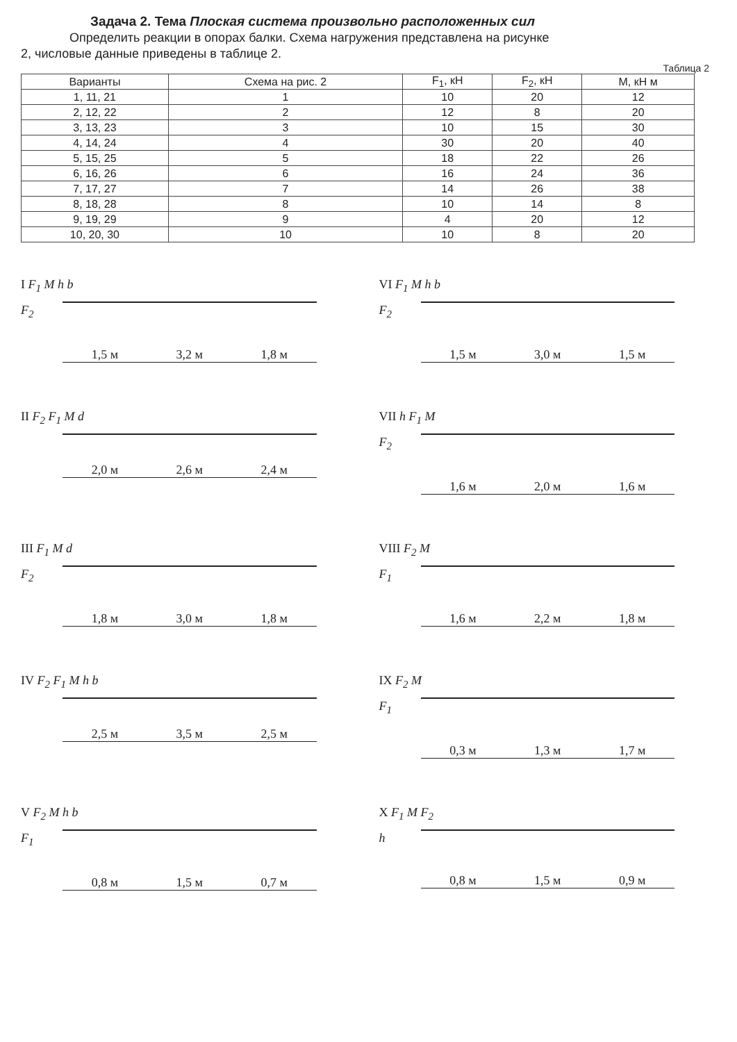Задача 2. Тема Плоская система произвольно расположенных сил
Определить реакции в опорах балки. Схема нагружения представлена на рисунке
2, числовые данные приведены в таблице 2.
Таблица 2
| Варианты | Схема на рис. 2 | F<sub>1</sub>, кН | F<sub>2</sub>, кН | M, кН м |
| --- | --- | --- | --- | --- |
| 1, 11, 21 | 1 | 10 | 20 | 12 |
| 2, 12, 22 | 2 | 12 | 8 | 20 |
| 3, 13, 23 | 3 | 10 | 15 | 30 |
| 4, 14, 24 | 4 | 30 | 20 | 40 |
| 5, 15, 25 | 5 | 18 | 22 | 26 |
| 6, 16, 26 | 6 | 16 | 24 | 36 |
| 7, 17, 27 | 7 | 14 | 26 | 38 |
| 8, 18, 28 | 8 | 10 | 14 | 8 |
| 9, 19, 29 | 9 | 4 | 20 | 12 |
| 10, 20, 30 | 10 | 10 | 8 | 20 |
I F<sub>1</sub> M h b
F<sub>2</sub>
1,5 м 3,2 м 1,8 м
VI F<sub>1</sub> M h b
F<sub>2</sub>
1,5 м 3,0 м 1,5 м
II F<sub>2</sub> F<sub>1</sub> M d
2,0 м 2,6 м 2,4 м
VII h F<sub>1</sub> M
F<sub>2</sub>
1,6 м 2,0 м 1,6 м
III F<sub>1</sub> M d
F<sub>2</sub>
1,8 м 3,0 м 1,8 м
VIII F<sub>2</sub> M
F<sub>1</sub>
1,6 м 2,2 м 1,8 м
IV F<sub>2</sub> F<sub>1</sub> M h b
2,5 м 3,5 м 2,5 м
IX F<sub>2</sub> M
F<sub>1</sub>
0,3 м 1,3 м 1,7 м
V F<sub>2</sub> M h b
F<sub>1</sub>
0,8 м 1,5 м 0,7 м
X F<sub>1</sub> M F<sub>2</sub>
h
0,8 м 1,5 м 0,9 м